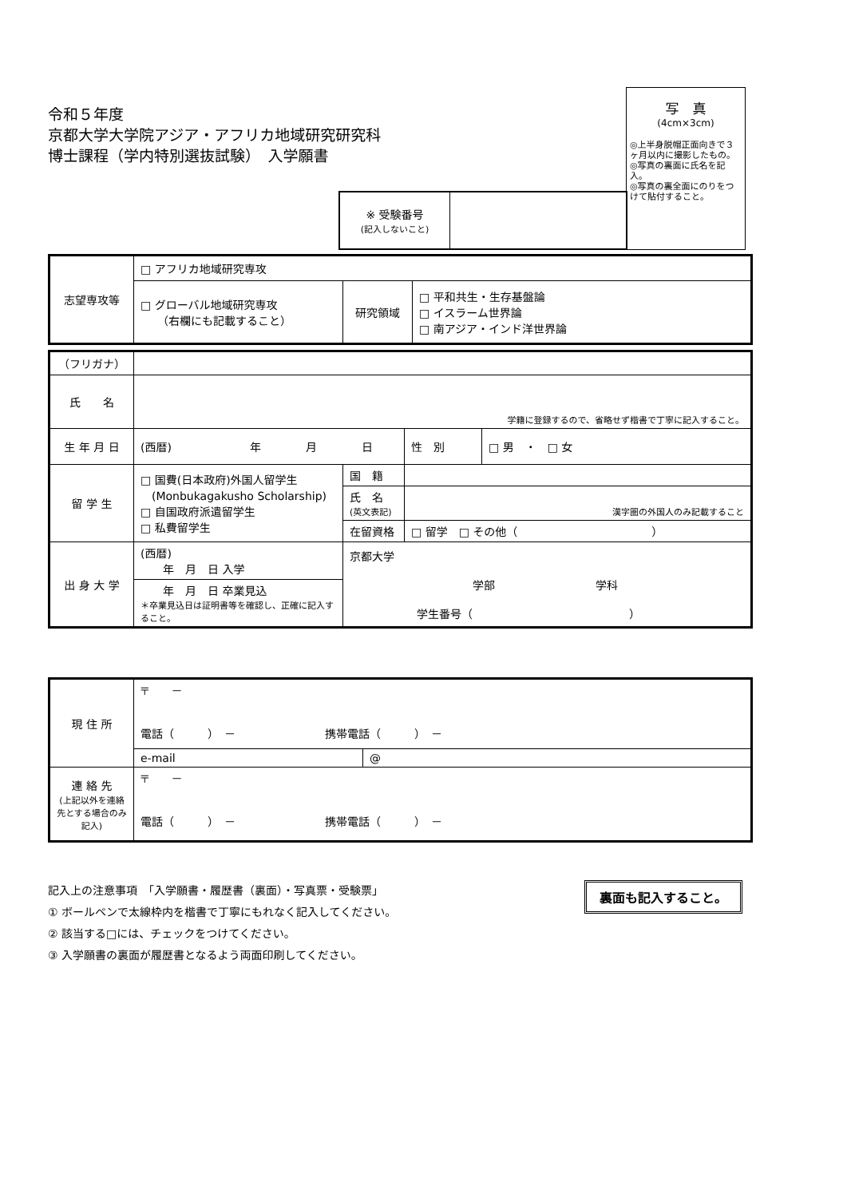令和５年度
京都大学大学院アジア・アフリカ地域研究研究科
博士課程（学内特別選抜試験）　入学願書
写　真
(4cm×3cm)
◎上半身脱帽正面向きで３ヶ月以内に撮影したもの。
◎写真の裏面に氏名を記入。
◎写真の裏全面にのりをつけて貼付すること。
| ※ 受験番号 (記入しないこと) | |
| 志望専攻等 | □ アフリカ地域研究専攻 | | |
| | □ グローバル地域研究専攻 （右欄にも記載すること） | 研究領域 | □ 平和共生・生存基盤論 □ イスラーム世界論 □ 南アジア・インド洋世界論 |
| （フリガナ） | | | | | |
| 氏 名 | 学籍に登録するので、省略せず楷書で丁寧に記入すること。 | | | | |
| 生 年 月 日 | (西暦) 年 月 日 | | | 性 別 | □ 男 ・ □ 女 |
| 留 学 生 | □ 国費(日本政府)外国人留学生 (Monbukagakusho Scholarship) □ 自国政府派遣留学生 □ 私費留学生 | 国 籍 | | | |
| | | 氏 名 (英文表記) | 漢字圏の外国人のみ記載すること | | |
| | | 在留資格 | □ 留学 □ その他（ ） | | |
| 出 身 大 学 | (西暦) 年 月 日 入学 | 京都大学 学部 学科 学生番号（ ） | | | |
| | 年 月 日 卒業見込 ＊卒業見込日は証明書等を確認し、正確に記入すること。 | | | | |
| 現 住 所 | 〒 － 電話（ ） － 携帯電話（ ） － | |
| | e-mail | @ |
| 連 絡 先 (上記以外を連絡先とする場合のみ記入) | 〒 － 電話（ ） － 携帯電話（ ） － | |
記入上の注意事項　「入学願書・履歴書（裏面）・写真票・受験票」
① ボールペンで太線枠内を楷書で丁寧にもれなく記入してください。
② 該当する□には、チェックをつけてください。
③ 入学願書の裏面が履歴書となるよう両面印刷してください。
裏面も記入すること。